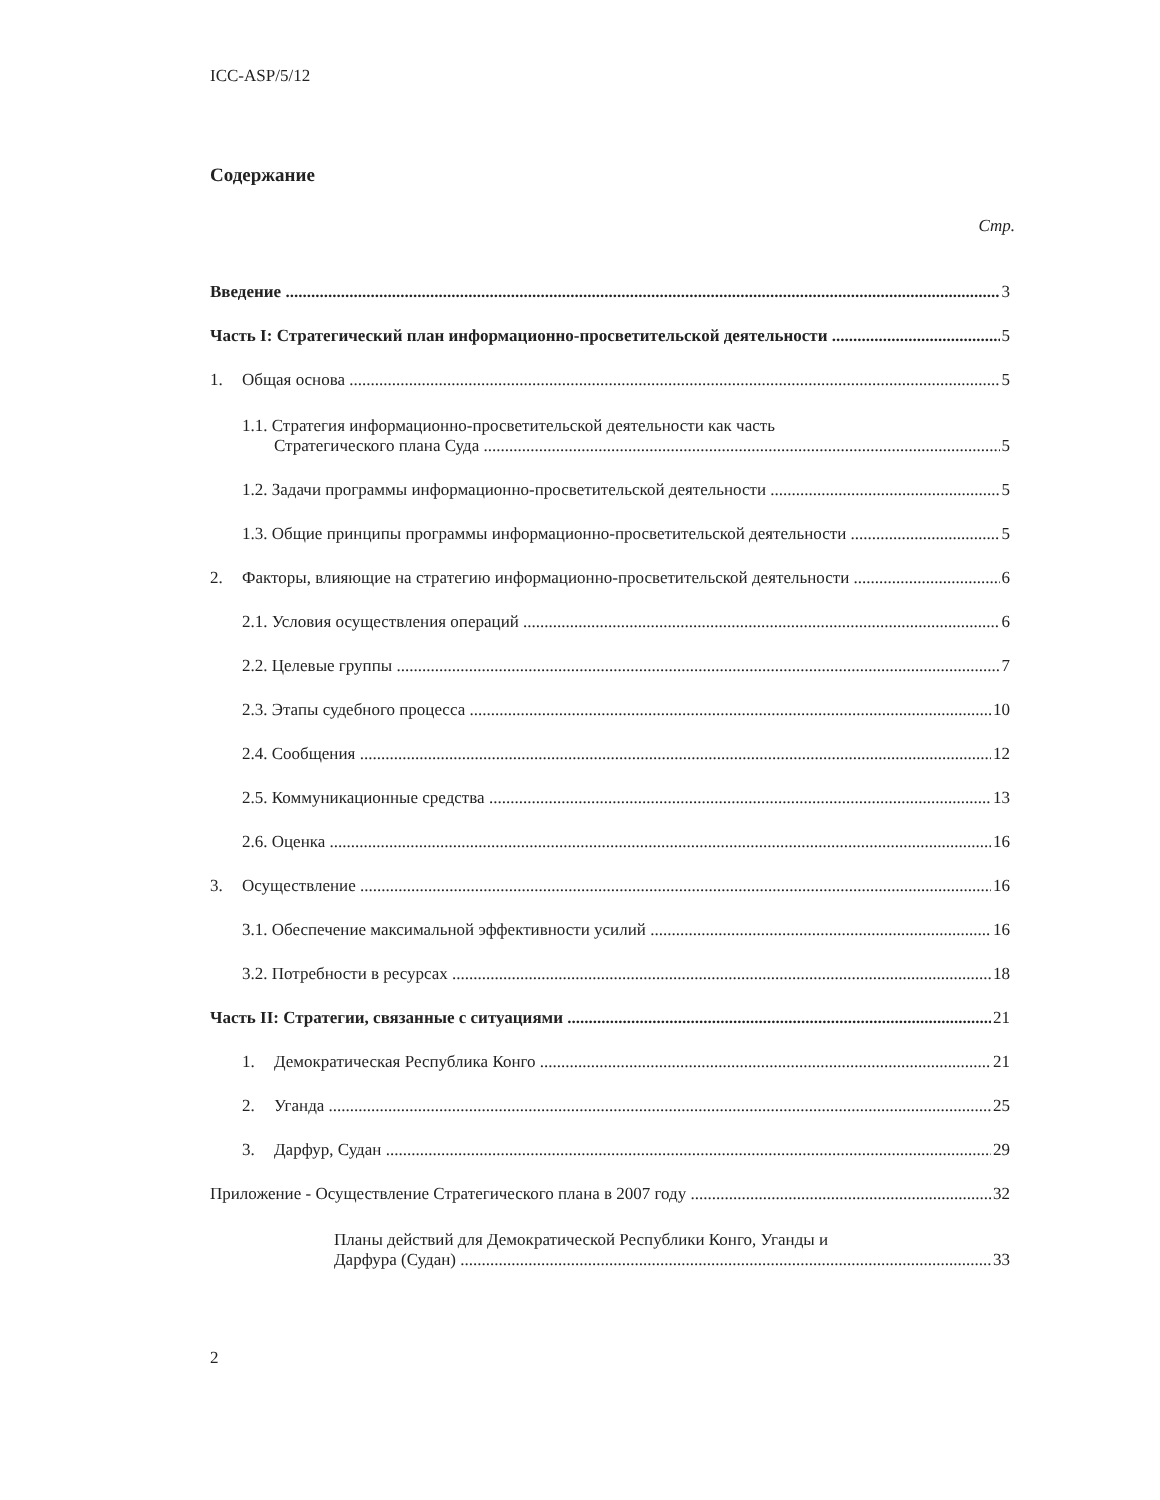ICC-ASP/5/12
Содержание
Стр.
Введение 3
Часть I: Стратегический план информационно-просветительской деятельности 5
1. Общая основа 5
1.1. Стратегия информационно-просветительской деятельности как часть
Стратегического плана Суда
5
1.2. Задачи программы информационно-просветительской деятельности 5
1.3. Общие принципы программы информационно-просветительской деятельности 5
2. Факторы, влияющие на стратегию информационно-просветительской деятельности 6
2.1. Условия осуществления операций 6
2.2. Целевые группы 7
2.3. Этапы судебного процесса 10
2.4. Сообщения 12
2.5. Коммуникационные средства 13
2.6. Оценка 16
3. Осуществление 16
3.1. Обеспечение максимальной эффективности усилий 16
3.2. Потребности в ресурсах 18
Часть II: Стратегии, связанные с ситуациями 21
1. Демократическая Республика Конго 21
2. Уганда 25
3. Дарфур, Судан 29
Приложение - Осуществление Стратегического плана в 2007 году 32
Планы действий для Демократической Республики Конго, Уганды и
Дарфура (Судан)
33
2